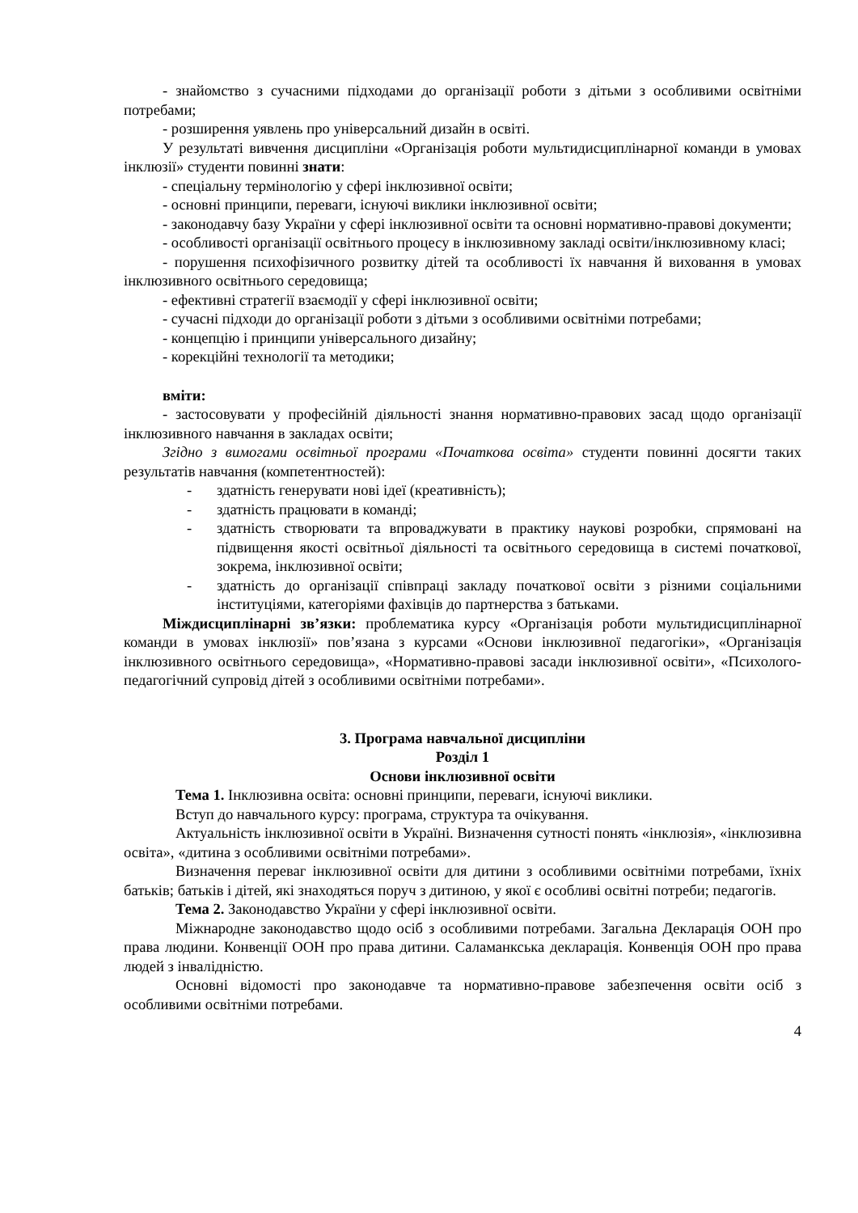- знайомство з сучасними підходами до організації роботи з дітьми з особливими освітніми потребами;
- розширення уявлень про універсальний дизайн в освіті.
У результаті вивчення дисципліни «Організація роботи мультидисциплінарної команди в умовах інклюзії» студенти повинні знати:
- спеціальну термінологію у сфері інклюзивної освіти;
- основні принципи, переваги, існуючі виклики інклюзивної освіти;
- законодавчу базу України у сфері інклюзивної освіти та основні нормативно-правові документи;
- особливості організації освітнього процесу в інклюзивному закладі освіти/інклюзивному класі;
- порушення психофізичного розвитку дітей та особливості їх навчання й виховання в умовах інклюзивного освітнього середовища;
- ефективні стратегії взаємодії у сфері інклюзивної освіти;
- сучасні підходи до організації роботи з дітьми з особливими освітніми потребами;
- концепцію і принципи універсального дизайну;
- корекційні технології та методики;
вміти:
- застосовувати у професійній діяльності знання нормативно-правових засад щодо організації інклюзивного навчання в закладах освіти;
Згідно з вимогами освітньої програми «Початкова освіта» студенти повинні досягти таких результатів навчання (компетентностей):
- здатність генерувати нові ідеї (креативність);
- здатність працювати в команді;
- здатність створювати та впроваджувати в практику наукові розробки, спрямовані на підвищення якості освітньої діяльності та освітнього середовища в системі початкової, зокрема, інклюзивної освіти;
- здатність до організації співпраці закладу початкової освіти з різними соціальними інституціями, категоріями фахівців до партнерства з батьками.
Міждисциплінарні зв’язки: проблематика курсу «Організація роботи мультидисциплінарної команди в умовах інклюзії» пов’язана з курсами «Основи інклюзивної педагогіки», «Організація інклюзивного освітнього середовища», «Нормативно-правові засади інклюзивної освіти», «Психолого-педагогічний супровід дітей з особливими освітніми потребами».
3. Програма навчальної дисципліни
Розділ 1
Основи інклюзивної освіти
Тема 1. Інклюзивна освіта: основні принципи, переваги, існуючі виклики.
Вступ до навчального курсу: програма, структура та очікування.
Актуальність інклюзивної освіти в Україні. Визначення сутності понять «інклюзія», «інклюзивна освіта», «дитина з особливими освітніми потребами».
Визначення переваг інклюзивної освіти для дитини з особливими освітніми потребами, їхніх батьків; батьків і дітей, які знаходяться поруч з дитиною, у якої є особливі освітні потреби; педагогів.
Тема 2. Законодавство України у сфері інклюзивної освіти.
Міжнародне законодавство щодо осіб з особливими потребами. Загальна Декларація ООН про права людини. Конвенції ООН про права дитини. Саламанкська декларація. Конвенція ООН про права людей з інвалідністю.
Основні відомості про законодавче та нормативно-правове забезпечення освіти осіб з особливими освітніми потребами.
4